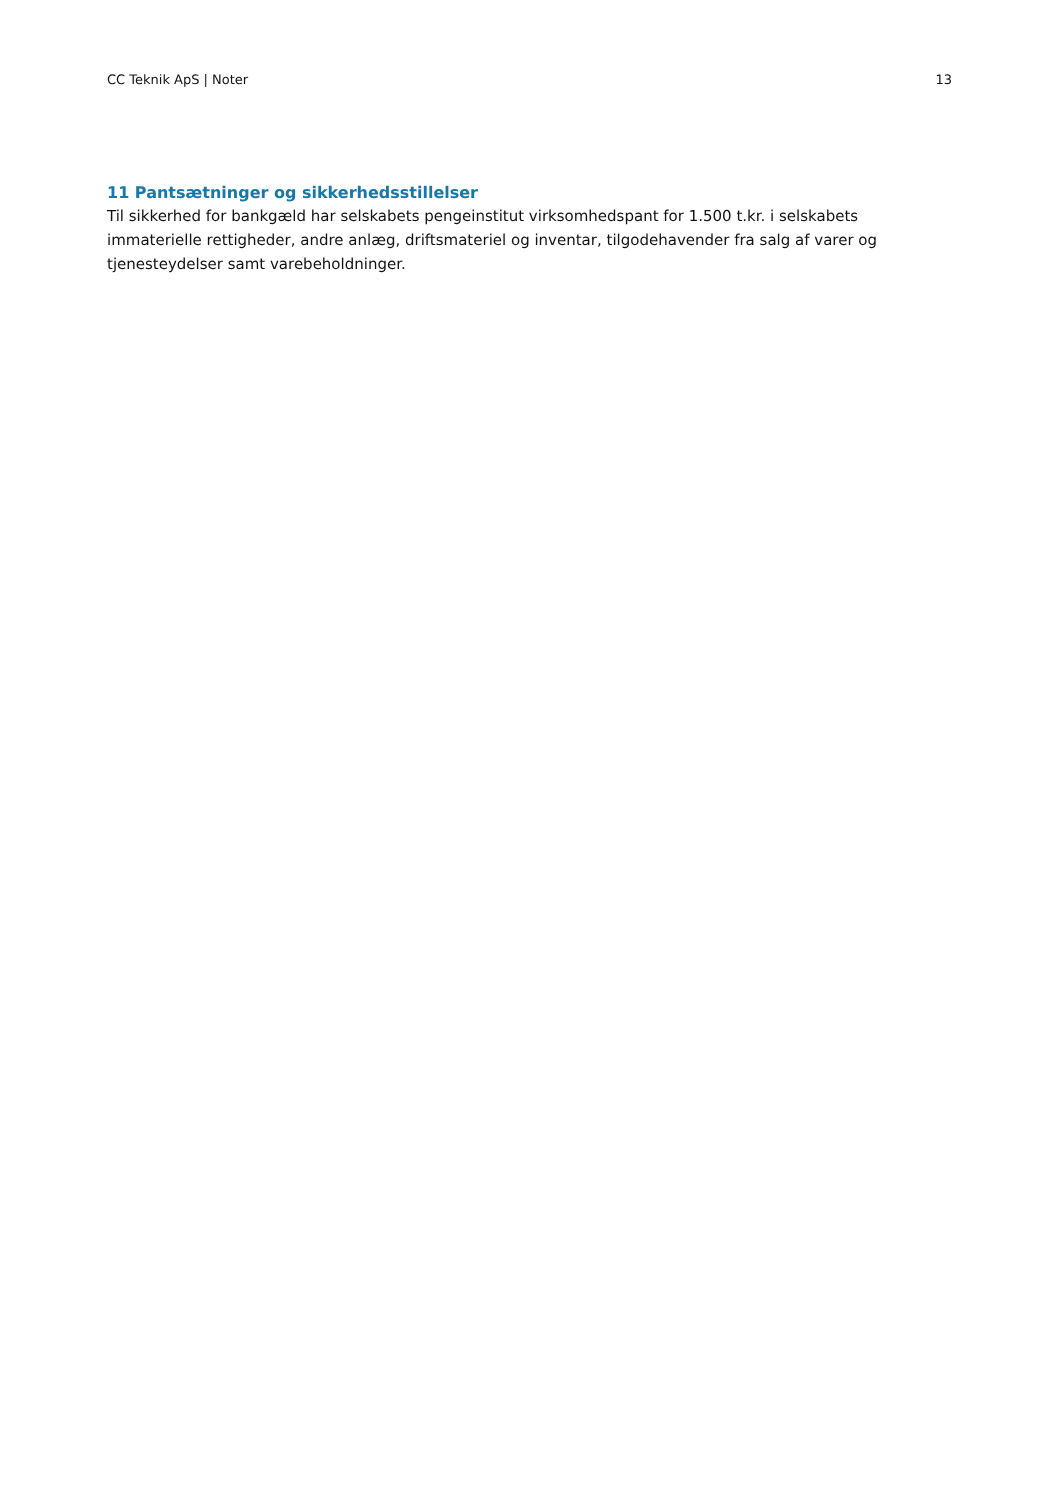CC Teknik ApS | Noter 13
11 Pantsætninger og sikkerhedsstillelser
Til sikkerhed for bankgæld har selskabets pengeinstitut virksomhedspant for 1.500 t.kr. i selskabets immaterielle rettigheder, andre anlæg, driftsmateriel og inventar, tilgodehavender fra salg af varer og tjenesteydelser samt varebeholdninger.